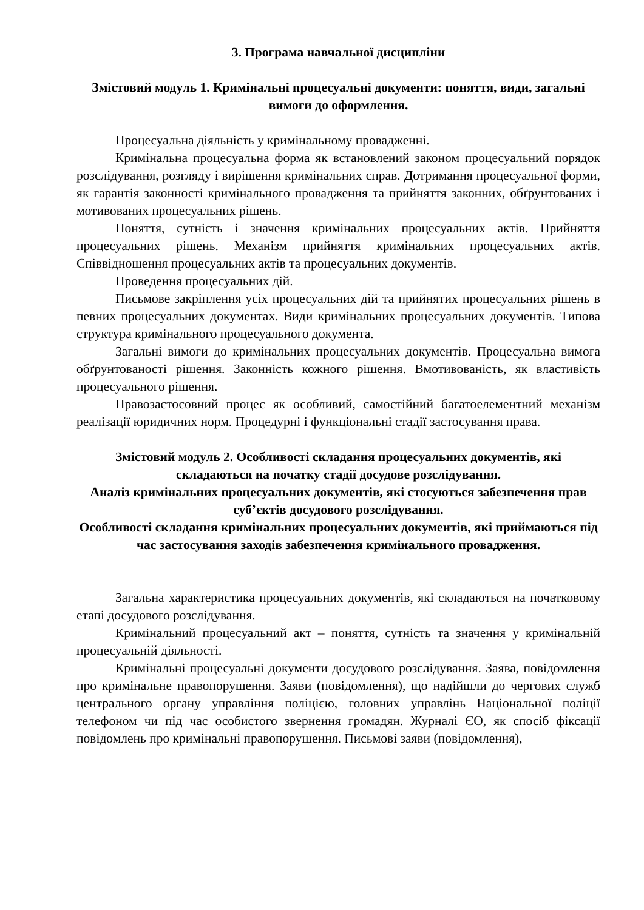3. Програма навчальної дисципліни
Змістовий модуль 1. Кримінальні процесуальні документи: поняття, види, загальні вимоги до оформлення.
Процесуальна діяльність у кримінальному провадженні.
Кримінальна процесуальна форма як встановлений законом процесуальний порядок розслідування, розгляду і вирішення кримінальних справ. Дотримання процесуальної форми, як гарантія законності кримінального провадження та прийняття законних, обґрунтованих і мотивованих процесуальних рішень.
Поняття, сутність і значення кримінальних процесуальних актів. Прийняття процесуальних рішень. Механізм прийняття кримінальних процесуальних актів. Співвідношення процесуальних актів та процесуальних документів.
Проведення процесуальних дій.
Письмове закріплення усіх процесуальних дій та прийнятих процесуальних рішень в певних процесуальних документах. Види кримінальних процесуальних документів. Типова структура кримінального процесуального документа.
Загальні вимоги до кримінальних процесуальних документів. Процесуальна вимога обґрунтованості рішення. Законність кожного рішення. Вмотивованість, як властивість процесуального рішення.
Правозастосовний процес як особливий, самостійний багатоелементний механізм реалізації юридичних норм. Процедурні і функціональні стадії застосування права.
Змістовий модуль 2. Особливості складання процесуальних документів, які складаються на початку стадії досудове розслідування.
Аналіз кримінальних процесуальних документів, які стосуються забезпечення прав суб’єктів досудового розслідування.
Особливості складання кримінальних процесуальних документів, які приймаються під час застосування заходів забезпечення кримінального провадження.
Загальна характеристика процесуальних документів, які складаються на початковому етапі досудового розслідування.
Кримінальний процесуальний акт – поняття, сутність та значення у кримінальній процесуальній діяльності.
Кримінальні процесуальні документи досудового розслідування. Заява, повідомлення про кримінальне правопорушення. Заяви (повідомлення), що надійшли до чергових служб центрального органу управління поліцією, головних управлінь Національної поліції телефоном чи під час особистого звернення громадян. Журналі ЄО, як спосіб фіксації повідомлень про кримінальні правопорушення. Письмові заяви (повідомлення),